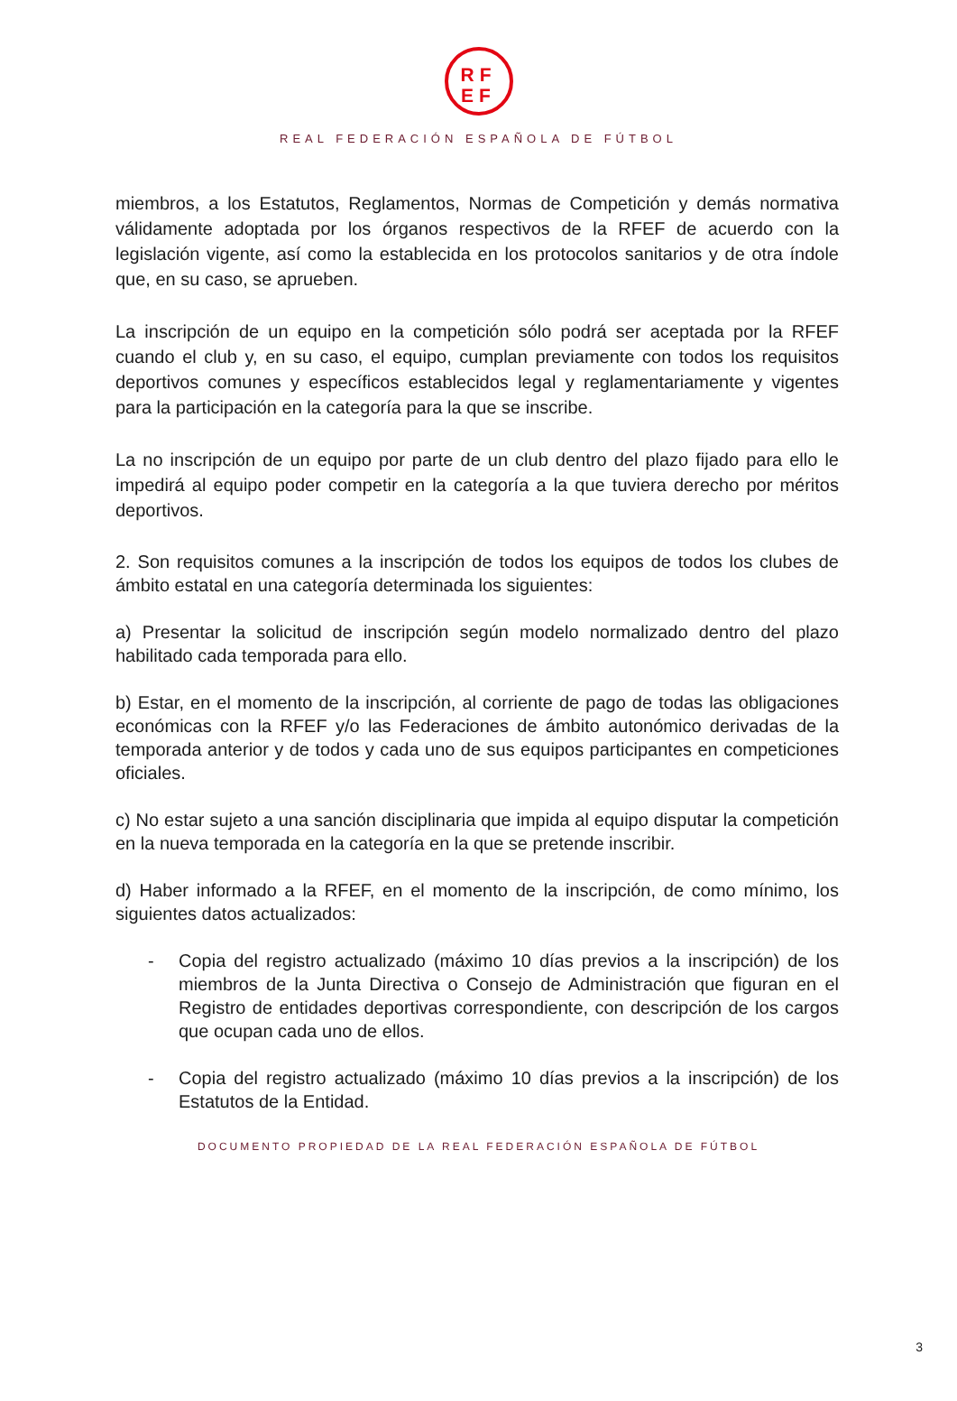RF
EF
REAL FEDERACIÓN ESPAÑOLA DE FÚTBOL
miembros, a los Estatutos, Reglamentos, Normas de Competición y demás normativa válidamente adoptada por los órganos respectivos de la RFEF de acuerdo con la legislación vigente, así como la establecida en los protocolos sanitarios y de otra índole que, en su caso, se aprueben.
La inscripción de un equipo en la competición sólo podrá ser aceptada por la RFEF cuando el club y, en su caso, el equipo, cumplan previamente con todos los requisitos deportivos comunes y específicos establecidos legal y reglamentariamente y vigentes para la participación en la categoría para la que se inscribe.
La no inscripción de un equipo por parte de un club dentro del plazo fijado para ello le impedirá al equipo poder competir en la categoría a la que tuviera derecho por méritos deportivos.
2. Son requisitos comunes a la inscripción de todos los equipos de todos los clubes de ámbito estatal en una categoría determinada los siguientes:
a) Presentar la solicitud de inscripción según modelo normalizado dentro del plazo habilitado cada temporada para ello.
b) Estar, en el momento de la inscripción, al corriente de pago de todas las obligaciones económicas con la RFEF y/o las Federaciones de ámbito autonómico derivadas de la temporada anterior y de todos y cada uno de sus equipos participantes en competiciones oficiales.
c) No estar sujeto a una sanción disciplinaria que impida al equipo disputar la competición en la nueva temporada en la categoría en la que se pretende inscribir.
d) Haber informado a la RFEF, en el momento de la inscripción, de como mínimo, los siguientes datos actualizados:
- Copia del registro actualizado (máximo 10 días previos a la inscripción) de los miembros de la Junta Directiva o Consejo de Administración que figuran en el Registro de entidades deportivas correspondiente, con descripción de los cargos que ocupan cada uno de ellos.
- Copia del registro actualizado (máximo 10 días previos a la inscripción) de los Estatutos de la Entidad.
DOCUMENTO PROPIEDAD DE LA REAL FEDERACIÓN ESPAÑOLA DE FÚTBOL
3